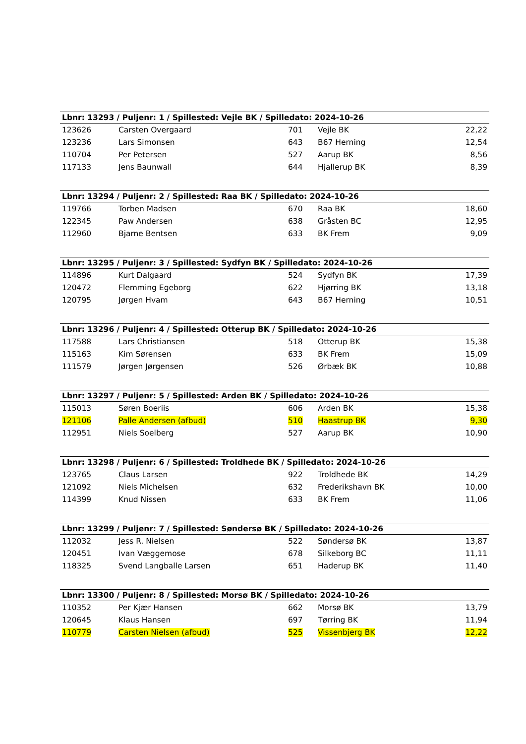| Lbnr: 13293 / Puljenr: 1 / Spillested: Vejle BK / Spilledato: 2024-10-26 | | | | |
| --- | --- | --- | --- | --- |
| 123626 | Carsten Overgaard | 701 | Vejle BK | 22,22 |
| 123236 | Lars Simonsen | 643 | B67 Herning | 12,54 |
| 110704 | Per Petersen | 527 | Aarup BK | 8,56 |
| 117133 | Jens Baunwall | 644 | Hjallerup BK | 8,39 |
| Lbnr: 13294 / Puljenr: 2 / Spillested: Raa BK / Spilledato: 2024-10-26 | | | | |
| --- | --- | --- | --- | --- |
| 119766 | Torben Madsen | 670 | Raa BK | 18,60 |
| 122345 | Paw Andersen | 638 | Gråsten BC | 12,95 |
| 112960 | Bjarne Bentsen | 633 | BK Frem | 9,09 |
| Lbnr: 13295 / Puljenr: 3 / Spillested: Sydfyn BK / Spilledato: 2024-10-26 | | | | |
| --- | --- | --- | --- | --- |
| 114896 | Kurt Dalgaard | 524 | Sydfyn BK | 17,39 |
| 120472 | Flemming Egeborg | 622 | Hjørring BK | 13,18 |
| 120795 | Jørgen Hvam | 643 | B67 Herning | 10,51 |
| Lbnr: 13296 / Puljenr: 4 / Spillested: Otterup BK / Spilledato: 2024-10-26 | | | | |
| --- | --- | --- | --- | --- |
| 117588 | Lars Christiansen | 518 | Otterup BK | 15,38 |
| 115163 | Kim Sørensen | 633 | BK Frem | 15,09 |
| 111579 | Jørgen Jørgensen | 526 | Ørbæk BK | 10,88 |
| Lbnr: 13297 / Puljenr: 5 / Spillested: Arden BK / Spilledato: 2024-10-26 | | | | |
| --- | --- | --- | --- | --- |
| 115013 | Søren Boeriis | 606 | Arden BK | 15,38 |
| 121106 | Palle Andersen (afbud) | 510 | Haastrup BK | 9,30 |
| 112951 | Niels Soelberg | 527 | Aarup BK | 10,90 |
| Lbnr: 13298 / Puljenr: 6 / Spillested: Troldhede BK / Spilledato: 2024-10-26 | | | | |
| --- | --- | --- | --- | --- |
| 123765 | Claus Larsen | 922 | Troldhede BK | 14,29 |
| 121092 | Niels Michelsen | 632 | Frederikshavn BK | 10,00 |
| 114399 | Knud Nissen | 633 | BK Frem | 11,06 |
| Lbnr: 13299 / Puljenr: 7 / Spillested: Søndersø BK / Spilledato: 2024-10-26 | | | | |
| --- | --- | --- | --- | --- |
| 112032 | Jess R. Nielsen | 522 | Søndersø BK | 13,87 |
| 120451 | Ivan Væggemose | 678 | Silkeborg BC | 11,11 |
| 118325 | Svend Langballe Larsen | 651 | Haderup BK | 11,40 |
| Lbnr: 13300 / Puljenr: 8 / Spillested: Morsø BK / Spilledato: 2024-10-26 | | | | |
| --- | --- | --- | --- | --- |
| 110352 | Per Kjær Hansen | 662 | Morsø BK | 13,79 |
| 120645 | Klaus Hansen | 697 | Tørring BK | 11,94 |
| 110779 | Carsten Nielsen (afbud) | 525 | Vissenbjerg BK | 12,22 |